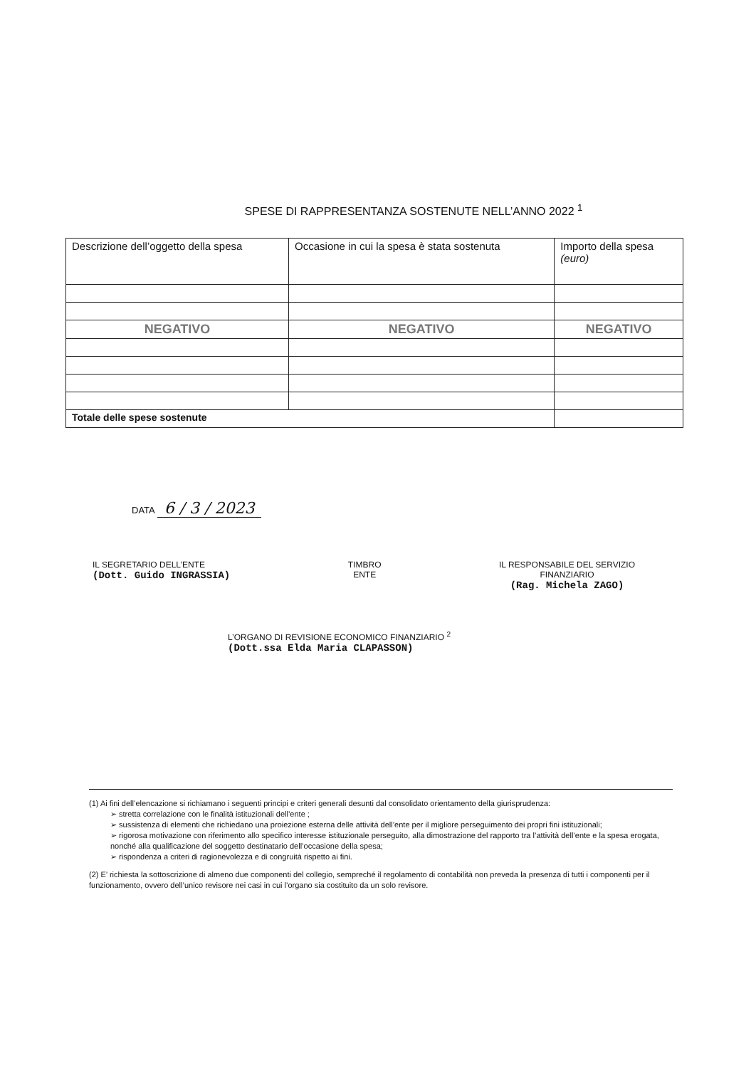SPESE DI RAPPRESENTANZA SOSTENUTE NELL’ANNO 2022 <sup>1</sup>
| Descrizione dell’oggetto della spesa | Occasione in cui la spesa è stata sostenuta | Importo della spesa (euro) |
| NEGATIVO | NEGATIVO | NEGATIVO |
| Totale delle spese sostenute | | |
DATA 6 / 3 / 2023
IL SEGRETARIO DELL’ENTE
(Dott. Guido INGRASSIA)
TIMBRO
ENTE
IL RESPONSABILE DEL SERVIZIO
FINANZIARIO
(Rag. Michela ZAGO)
L’ORGANO DI REVISIONE ECONOMICO FINANZIARIO <sup>2</sup>
(Dott.ssa Elda Maria CLAPASSON)
(1) Ai fini dell’elencazione si richiamano i seguenti principi e criteri generali desunti dal consolidato orientamento della giurisprudenza:
➢ stretta correlazione con le finalità istituzionali dell’ente ;
➢ sussistenza di elementi che richiedano una proiezione esterna delle attività dell’ente per il migliore perseguimento dei propri fini istituzionali;
➢ rigorosa motivazione con riferimento allo specifico interesse istituzionale perseguito, alla dimostrazione del rapporto tra l’attività dell’ente e la spesa erogata, nonché alla qualificazione del soggetto destinatario dell’occasione della spesa;
➢ rispondenza a criteri di ragionevolezza e di congruità rispetto ai fini.
(2) E’ richiesta la sottoscrizione di almeno due componenti del collegio, sempreché il regolamento di contabilità non preveda la presenza di tutti i componenti per il funzionamento, ovvero dell’unico revisore nei casi in cui l’organo sia costituito da un solo revisore.